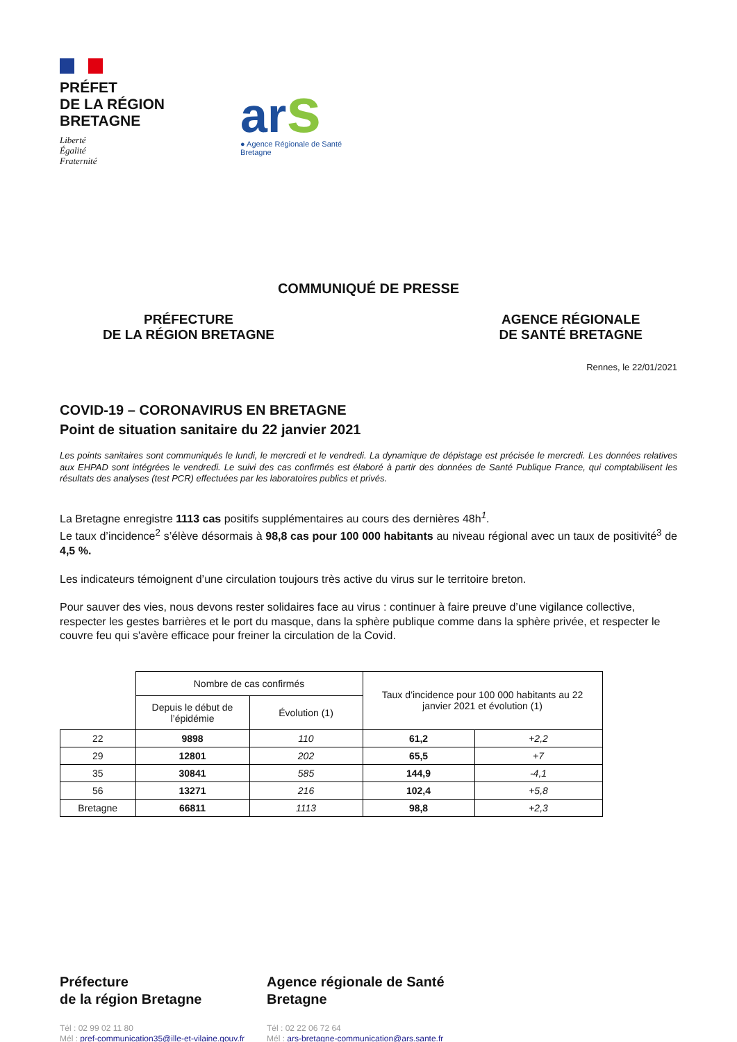PRÉFET
DE LA RÉGION
BRETAGNE
Liberté
Égalité
Fraternité
ars
● Agence Régionale de Santé
Bretagne
COMMUNIQUÉ DE PRESSE
PRÉFECTURE
DE LA RÉGION BRETAGNE
AGENCE RÉGIONALE
DE SANTÉ BRETAGNE
Rennes, le 22/01/2021
COVID-19 – CORONAVIRUS EN BRETAGNE
Point de situation sanitaire du 22 janvier 2021
Les points sanitaires sont communiqués le lundi, le mercredi et le vendredi. La dynamique de dépistage est précisée le mercredi. Les données relatives aux EHPAD sont intégrées le vendredi. Le suivi des cas confirmés est élaboré à partir des données de Santé Publique France, qui comptabilisent les résultats des analyses (test PCR) effectuées par les laboratoires publics et privés.
La Bretagne enregistre 1113 cas positifs supplémentaires au cours des dernières 48h<sup>1</sup>.
Le taux d’incidence<sup>2</sup> s’élève désormais à 98,8 cas pour 100 000 habitants au niveau régional avec un taux de positivité<sup>3</sup> de 4,5 %.
Les indicateurs témoignent d’une circulation toujours très active du virus sur le territoire breton.
Pour sauver des vies, nous devons rester solidaires face au virus : continuer à faire preuve d’une vigilance collective, respecter les gestes barrières et le port du masque, dans la sphère publique comme dans la sphère privée, et respecter le couvre feu qui s'avère efficace pour freiner la circulation de la Covid.
| | Nombre de cas confirmés | | Taux d’incidence pour 100 000 habitants au 22 janvier 2021 et évolution (1) | |
| --- | --- | --- | --- | --- |
| | Depuis le début de l’épidémie | Évolution (1) | | |
| 22 | 9898 | 110 | 61,2 | +2,2 |
| 29 | 12801 | 202 | 65,5 | +7 |
| 35 | 30841 | 585 | 144,9 | -4,1 |
| 56 | 13271 | 216 | 102,4 | +5,8 |
| Bretagne | 66811 | 1113 | 98,8 | +2,3 |
Préfecture
de la région Bretagne
Tél : 02 99 02 11 80
Mél : pref-communication35@ille-et-vilaine.gouv.fr
Agence régionale de Santé
Bretagne
Tél : 02 22 06 72 64
Mél : ars-bretagne-communication@ars.sante.fr